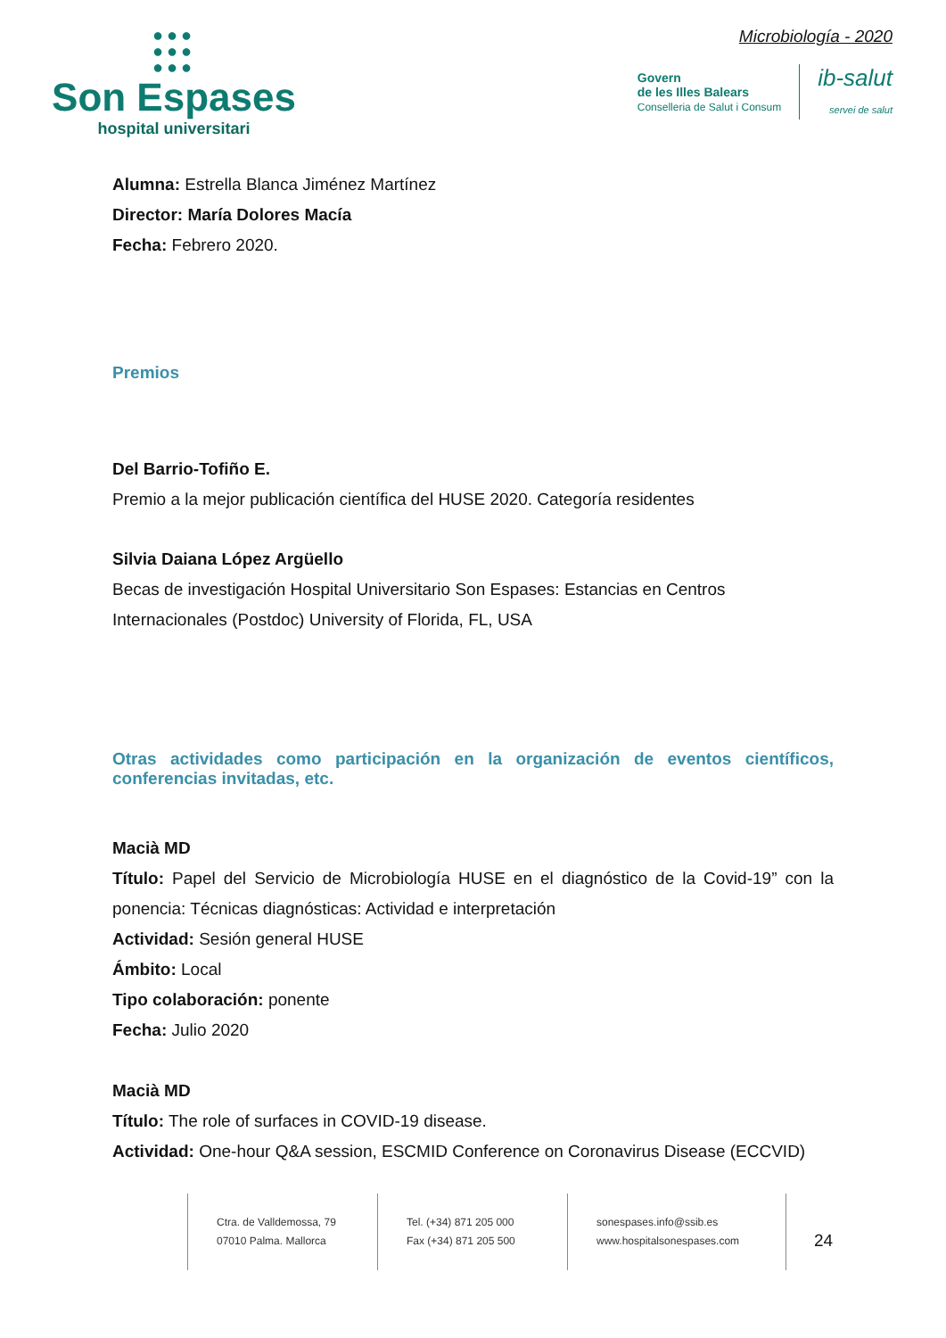●●●
●●●
●●●
Son Espases
hospital universitari
Microbiología - 2020
Govern
de les Illes Balears
Conselleria de Salut i Consum
ib-salut
servei de salut
Alumna: Estrella Blanca Jiménez Martínez
Director: María Dolores Macía
Fecha: Febrero 2020.
Premios
Del Barrio-Tofiño E.
Premio a la mejor publicación científica del HUSE 2020. Categoría residentes
Silvia Daiana López Argüello
Becas de investigación Hospital Universitario Son Espases: Estancias en Centros Internacionales (Postdoc) University of Florida, FL, USA
Otras actividades como participación en la organización de eventos científicos, conferencias invitadas, etc.
Macià MD
Título: Papel del Servicio de Microbiología HUSE en el diagnóstico de la Covid-19” con la ponencia: Técnicas diagnósticas: Actividad e interpretación
Actividad: Sesión general HUSE
Ámbito: Local
Tipo colaboración: ponente
Fecha: Julio 2020
Macià MD
Título: The role of surfaces in COVID-19 disease.
Actividad: One-hour Q&A session, ESCMID Conference on Coronavirus Disease (ECCVID)
Ctra. de Valldemossa, 79
07010 Palma. Mallorca
Tel. (+34) 871 205 000
Fax (+34) 871 205 500
sonespases.info@ssib.es
www.hospitalsonespases.com
24